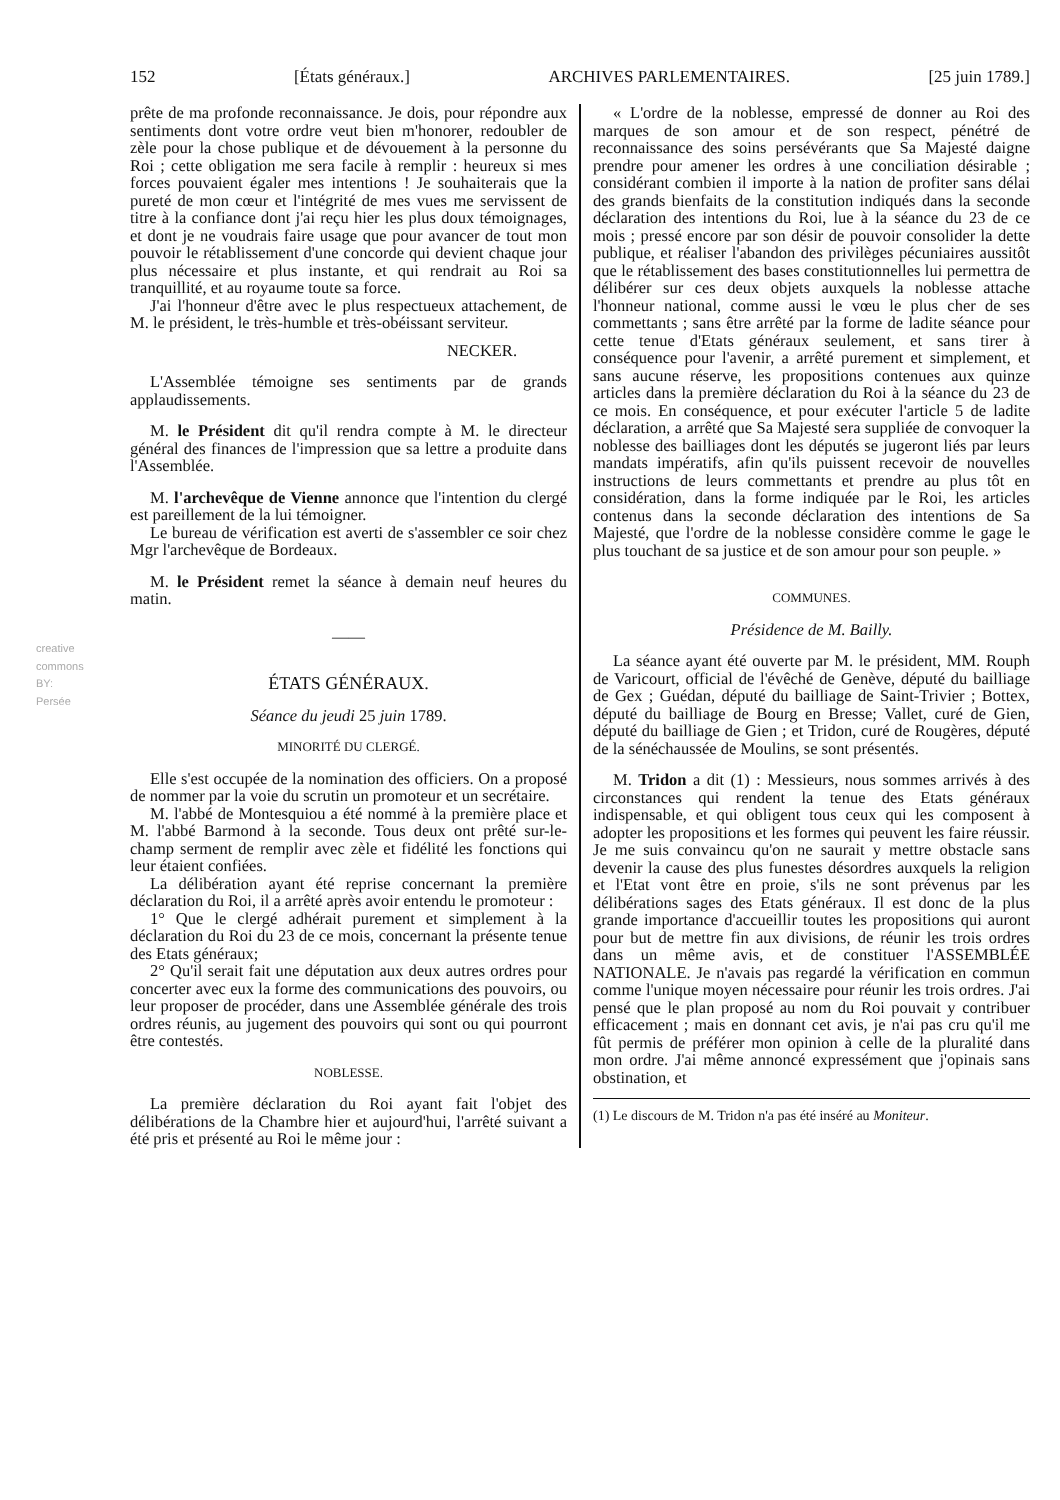creative commons
BY:
Persée
152 [États généraux.] ARCHIVES PARLEMENTAIRES. [25 juin 1789.]
prête de ma profonde reconnaissance. Je dois, pour répondre aux sentiments dont votre ordre veut bien m'honorer, redoubler de zèle pour la chose publique et de dévouement à la personne du Roi ; cette obligation me sera facile à remplir : heureux si mes forces pouvaient égaler mes intentions ! Je souhaiterais que la pureté de mon cœur et l'intégrité de mes vues me servissent de titre à la confiance dont j'ai reçu hier les plus doux témoignages, et dont je ne voudrais faire usage que pour avancer de tout mon pouvoir le rétablissement d'une concorde qui devient chaque jour plus nécessaire et plus instante, et qui rendrait au Roi sa tranquillité, et au royaume toute sa force.
J'ai l'honneur d'être avec le plus respectueux attachement, de M. le président, le très-humble et très-obéissant serviteur.
NECKER.
L'Assemblée témoigne ses sentiments par de grands applaudissements.
M. le Président dit qu'il rendra compte à M. le directeur général des finances de l'impression que sa lettre a produite dans l'Assemblée.
M. l'archevêque de Vienne annonce que l'intention du clergé est pareillement de la lui témoigner.
Le bureau de vérification est averti de s'assembler ce soir chez Mgr l'archevêque de Bordeaux.
M. le Président remet la séance à demain neuf heures du matin.
——
ÉTATS GÉNÉRAUX.
Séance du jeudi 25 juin 1789.
MINORITÉ DU CLERGÉ.
Elle s'est occupée de la nomination des officiers. On a proposé de nommer par la voie du scrutin un promoteur et un secrétaire.
M. l'abbé de Montesquiou a été nommé à la première place et M. l'abbé Barmond à la seconde. Tous deux ont prêté sur-le-champ serment de remplir avec zèle et fidélité les fonctions qui leur étaient confiées.
La délibération ayant été reprise concernant la première déclaration du Roi, il a arrêté après avoir entendu le promoteur :
1° Que le clergé adhérait purement et simplement à la déclaration du Roi du 23 de ce mois, concernant la présente tenue des Etats généraux;
2° Qu'il serait fait une députation aux deux autres ordres pour concerter avec eux la forme des communications des pouvoirs, ou leur proposer de procéder, dans une Assemblée générale des trois ordres réunis, au jugement des pouvoirs qui sont ou qui pourront être contestés.
NOBLESSE.
La première déclaration du Roi ayant fait l'objet des délibérations de la Chambre hier et aujourd'hui, l'arrêté suivant a été pris et présenté au Roi le même jour :
« L'ordre de la noblesse, empressé de donner au Roi des marques de son amour et de son respect, pénétré de reconnaissance des soins persévérants que Sa Majesté daigne prendre pour amener les ordres à une conciliation désirable ; considérant combien il importe à la nation de profiter sans délai des grands bienfaits de la constitution indiqués dans la seconde déclaration des intentions du Roi, lue à la séance du 23 de ce mois ; pressé encore par son désir de pouvoir consolider la dette publique, et réaliser l'abandon des privilèges pécuniaires aussitôt que le rétablissement des bases constitutionnelles lui permettra de délibérer sur ces deux objets auxquels la noblesse attache l'honneur national, comme aussi le vœu le plus cher de ses commettants ; sans être arrêté par la forme de ladite séance pour cette tenue d'Etats généraux seulement, et sans tirer à conséquence pour l'avenir, a arrêté purement et simplement, et sans aucune réserve, les propositions contenues aux quinze articles dans la première déclaration du Roi à la séance du 23 de ce mois. En conséquence, et pour exécuter l'article 5 de ladite déclaration, a arrêté que Sa Majesté sera suppliée de convoquer la noblesse des bailliages dont les députés se jugeront liés par leurs mandats impératifs, afin qu'ils puissent recevoir de nouvelles instructions de leurs commettants et prendre au plus tôt en considération, dans la forme indiquée par le Roi, les articles contenus dans la seconde déclaration des intentions de Sa Majesté, que l'ordre de la noblesse considère comme le gage le plus touchant de sa justice et de son amour pour son peuple. »
COMMUNES.
Présidence de M. Bailly.
La séance ayant été ouverte par M. le président, MM. Rouph de Varicourt, official de l'évêché de Genève, député du bailliage de Gex ; Guédan, député du bailliage de Saint-Trivier ; Bottex, député du bailliage de Bourg en Bresse; Vallet, curé de Gien, député du bailliage de Gien ; et Tridon, curé de Rougères, député de la sénéchaussée de Moulins, se sont présentés.
M. Tridon a dit (1) : Messieurs, nous sommes arrivés à des circonstances qui rendent la tenue des Etats généraux indispensable, et qui obligent tous ceux qui les composent à adopter les propositions et les formes qui peuvent les faire réussir. Je me suis convaincu qu'on ne saurait y mettre obstacle sans devenir la cause des plus funestes désordres auxquels la religion et l'Etat vont être en proie, s'ils ne sont prévenus par les délibérations sages des Etats généraux. Il est donc de la plus grande importance d'accueillir toutes les propositions qui auront pour but de mettre fin aux divisions, de réunir les trois ordres dans un même avis, et de constituer l'ASSEMBLÉE NATIONALE. Je n'avais pas regardé la vérification en commun comme l'unique moyen nécessaire pour réunir les trois ordres. J'ai pensé que le plan proposé au nom du Roi pouvait y contribuer efficacement ; mais en donnant cet avis, je n'ai pas cru qu'il me fût permis de préférer mon opinion à celle de la pluralité dans mon ordre. J'ai même annoncé expressément que j'opinais sans obstination, et
(1) Le discours de M. Tridon n'a pas été inséré au Moniteur.